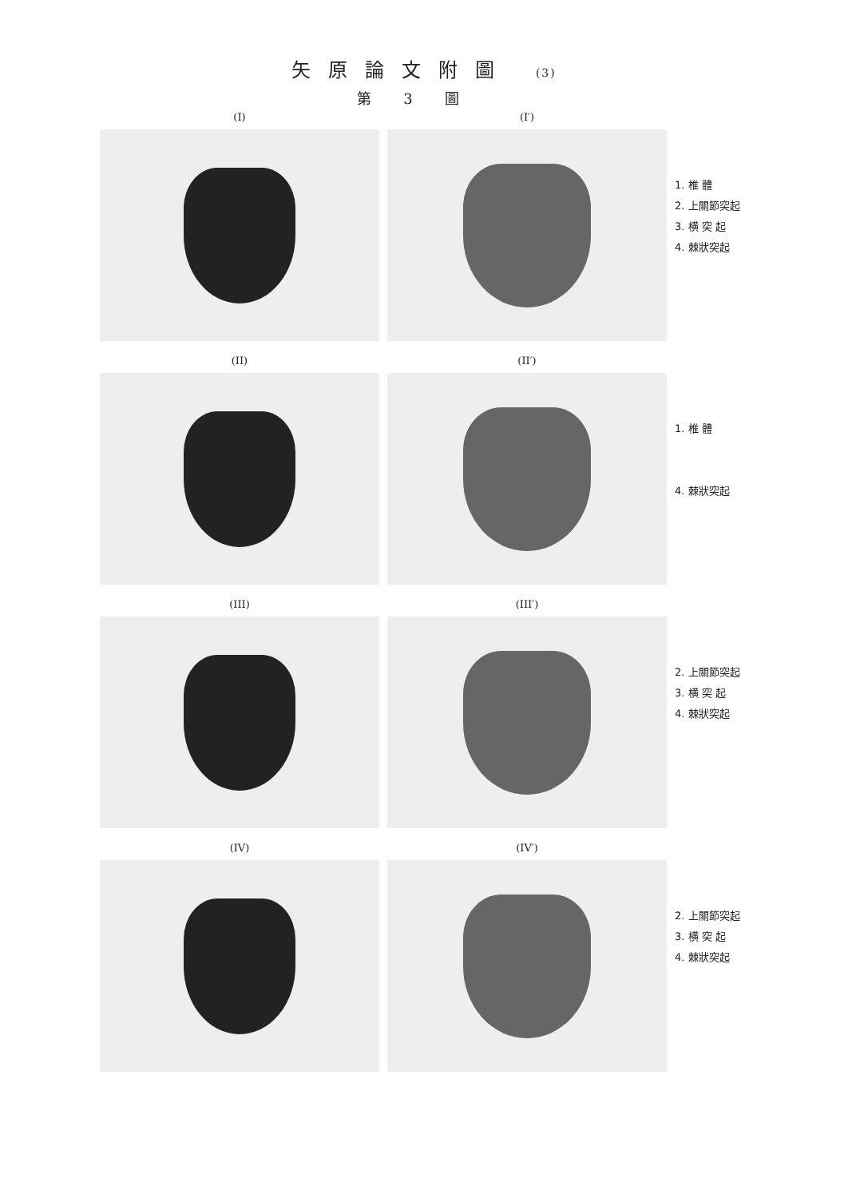矢原論文附圖 (3)
第3圖
(I) (I′)
1. 椎 體
2. 上關節突起
3. 横 突 起
4. 棘狀突起
(II) (II′)
1. 椎 體
4. 棘狀突起
(III) (III′)
2. 上關節突起
3. 横 突 起
4. 棘狀突起
(IV) (IV′)
2. 上關節突起
3. 横 突 起
4. 棘狀突起